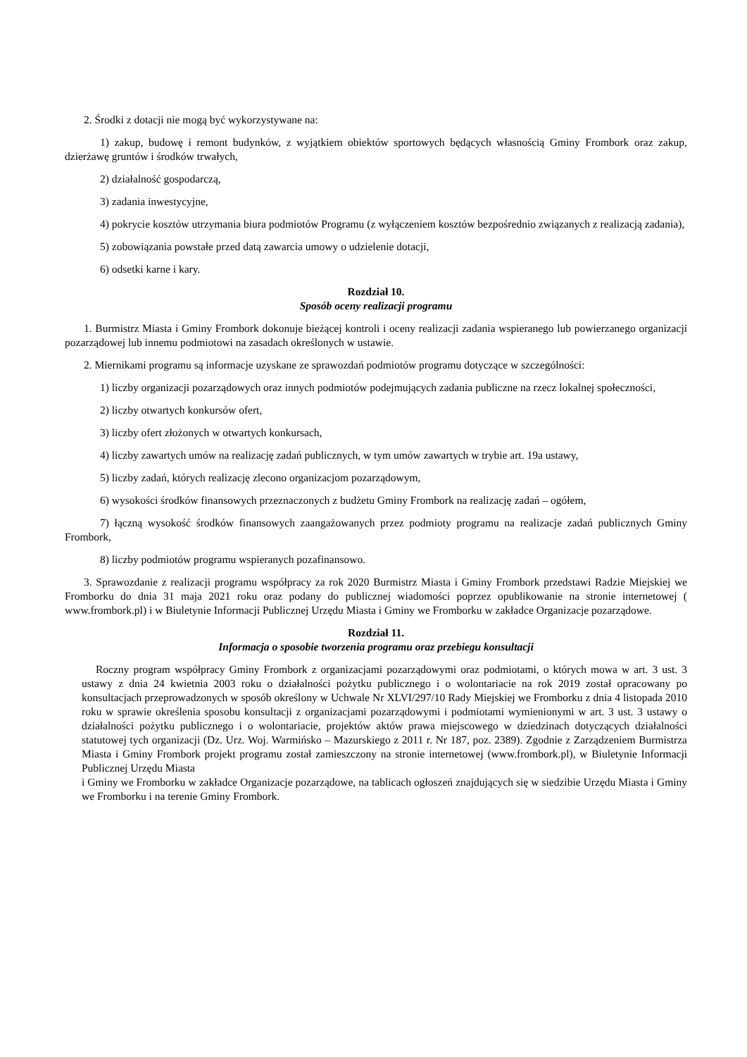2. Środki z dotacji nie mogą być wykorzystywane na:
1) zakup, budowę i remont budynków, z wyjątkiem obiektów sportowych będących własnością Gminy Frombork oraz zakup, dzierżawę gruntów i środków trwałych,
2) działalność gospodarczą,
3) zadania inwestycyjne,
4) pokrycie kosztów utrzymania biura podmiotów Programu (z wyłączeniem kosztów bezpośrednio związanych z realizacją zadania),
5) zobowiązania powstałe przed datą zawarcia umowy o udzielenie dotacji,
6) odsetki karne i kary.
Rozdział 10.
Sposób oceny realizacji programu
1. Burmistrz Miasta i Gminy Frombork dokonuje bieżącej kontroli i oceny realizacji zadania wspieranego lub powierzanego organizacji pozarządowej lub innemu podmiotowi na zasadach określonych w ustawie.
2. Miernikami programu są informacje uzyskane ze sprawozdań podmiotów programu dotyczące w szczególności:
1) liczby organizacji pozarządowych oraz innych podmiotów podejmujących zadania publiczne na rzecz lokalnej społeczności,
2) liczby otwartych konkursów ofert,
3) liczby ofert złożonych w otwartych konkursach,
4) liczby zawartych umów na realizację zadań publicznych, w tym umów zawartych w trybie art. 19a ustawy,
5) liczby zadań, których realizację zlecono organizacjom pozarządowym,
6) wysokości środków finansowych przeznaczonych z budżetu Gminy Frombork na realizację zadań – ogółem,
7) łączną wysokość środków finansowych zaangażowanych przez podmioty programu na realizacje zadań publicznych Gminy Frombork,
8) liczby podmiotów programu wspieranych pozafinansowo.
3. Sprawozdanie z realizacji programu współpracy za rok 2020 Burmistrz Miasta i Gminy Frombork przedstawi Radzie Miejskiej we Fromborku do dnia 31 maja 2021 roku oraz podany do publicznej wiadomości poprzez opublikowanie na stronie internetowej ( www.frombork.pl) i w Biuletynie Informacji Publicznej Urzędu Miasta i Gminy we Fromborku w zakładce Organizacje pozarządowe.
Rozdział 11.
Informacja o sposobie tworzenia programu oraz przebiegu konsultacji
Roczny program współpracy Gminy Frombork z organizacjami pozarządowymi oraz podmiotami, o których mowa w art. 3 ust. 3 ustawy z dnia 24 kwietnia 2003 roku o działalności pożytku publicznego i o wolontariacie na rok 2019 został opracowany po konsultacjach przeprowadzonych w sposób określony w Uchwale Nr XLVI/297/10 Rady Miejskiej we Fromborku z dnia 4 listopada 2010 roku w sprawie określenia sposobu konsultacji z organizacjami pozarządowymi i podmiotami wymienionymi w art. 3 ust. 3 ustawy o działalności pożytku publicznego i o wolontariacie, projektów aktów prawa miejscowego w dziedzinach dotyczących działalności statutowej tych organizacji (Dz. Urz. Woj. Warmińsko – Mazurskiego z 2011 r. Nr 187, poz. 2389). Zgodnie z Zarządzeniem Burmistrza Miasta i Gminy Frombork projekt programu został zamieszczony na stronie internetowej (www.frombork.pl), w Biuletynie Informacji Publicznej Urzędu Miasta
i Gminy we Fromborku w zakładce Organizacje pozarządowe, na tablicach ogłoszeń znajdujących się w siedzibie Urzędu Miasta i Gminy we Fromborku i na terenie Gminy Frombork.